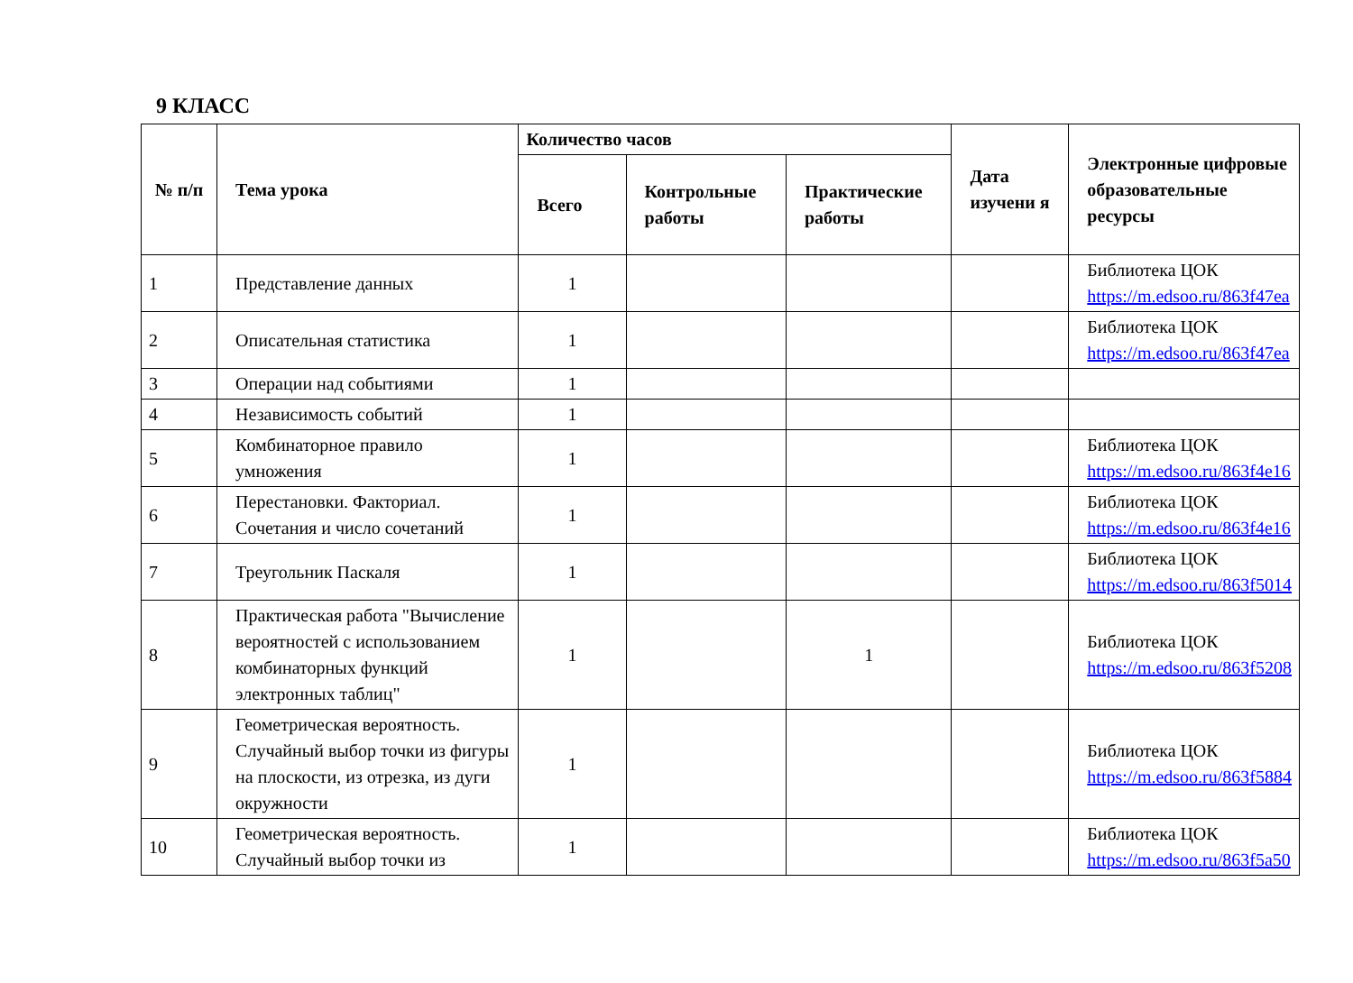9 КЛАСС
| № п/п | Тема урока | Количество часов | | | Дата изучени я | Электронные цифровые образовательные ресурсы |
| --- | --- | --- | --- | --- | --- | --- |
| | | Всего | Контрольные работы | Практические работы | | |
| 1 | Представление данных | 1 | | | | Библиотека ЦОК https://m.edsoo.ru/863f47ea |
| 2 | Описательная статистика | 1 | | | | Библиотека ЦОК https://m.edsoo.ru/863f47ea |
| 3 | Операции над событиями | 1 | | | | |
| 4 | Независимость событий | 1 | | | | |
| 5 | Комбинаторное правило умножения | 1 | | | | Библиотека ЦОК https://m.edsoo.ru/863f4e16 |
| 6 | Перестановки. Факториал. Сочетания и число сочетаний | 1 | | | | Библиотека ЦОК https://m.edsoo.ru/863f4e16 |
| 7 | Треугольник Паскаля | 1 | | | | Библиотека ЦОК https://m.edsoo.ru/863f5014 |
| 8 | Практическая работа "Вычисление вероятностей с использованием комбинаторных функций электронных таблиц" | 1 | | 1 | | Библиотека ЦОК https://m.edsoo.ru/863f5208 |
| 9 | Геометрическая вероятность. Случайный выбор точки из фигуры на плоскости, из отрезка, из дуги окружности | 1 | | | | Библиотека ЦОК https://m.edsoo.ru/863f5884 |
| 10 | Геометрическая вероятность. Случайный выбор точки из | 1 | | | | Библиотека ЦОК https://m.edsoo.ru/863f5a50 |